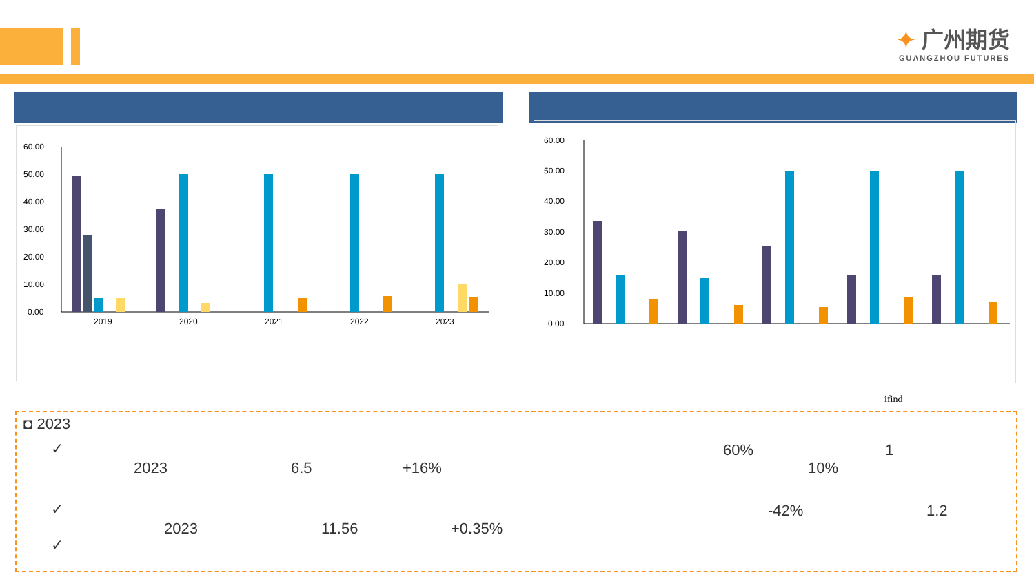✦ 广州期货
GUANGZHOU FUTURES
60.00
50.00
40.00
30.00
20.00
10.00
0.00
2019
2020
2021
2022
2023
60.00
50.00
40.00
30.00
20.00
10.00
0.00
ifind
◘ 2023
✓ 60% 1
2023 6.5 +16% 10%
✓ -42% 1.2
2023 11.56 +0.35%
✓